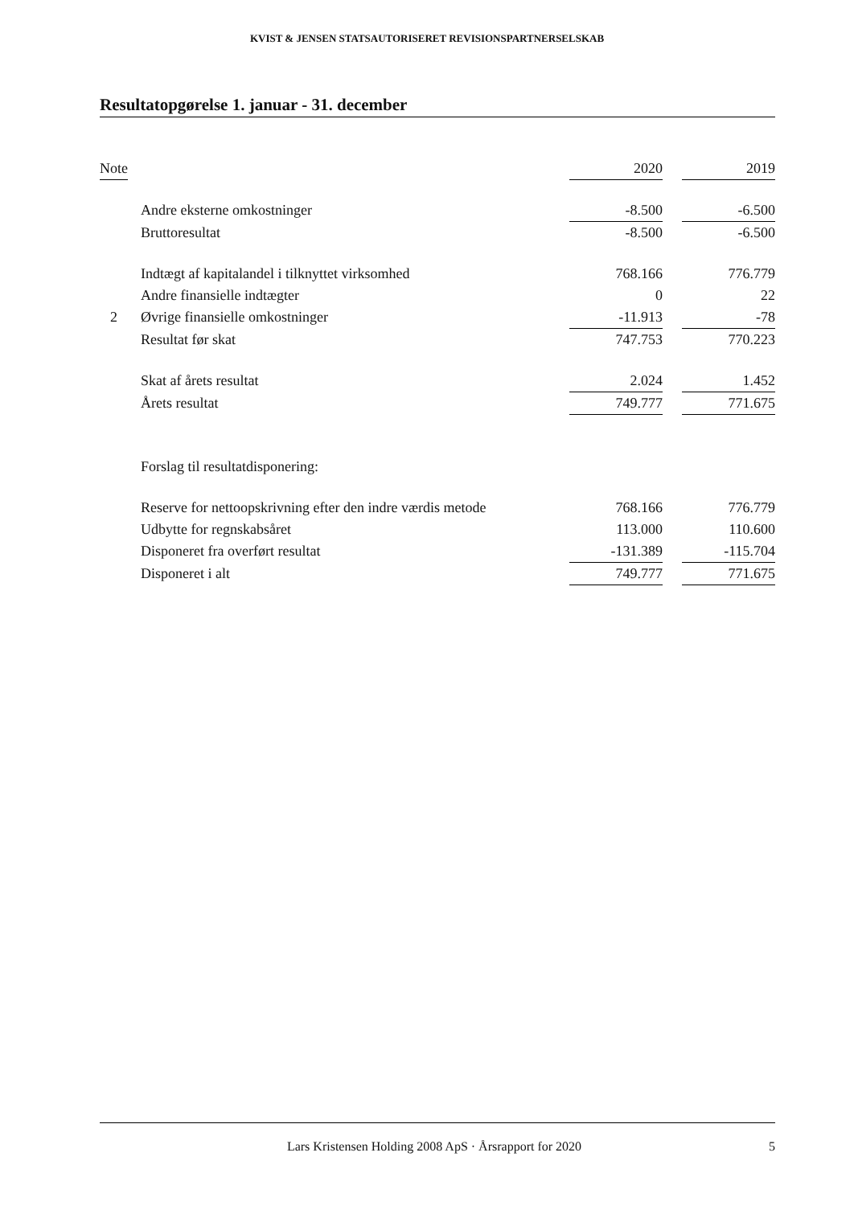KVIST & JENSEN STATSAUTORISERET REVISIONSPARTNERSELSKAB
Resultatopgørelse 1. januar - 31. december
| Note | | 2020 | | 2019 |
| --- | --- | --- | --- | --- |
| | Andre eksterne omkostninger | -8.500 | | -6.500 |
| | Bruttoresultat | -8.500 | | -6.500 |
| | Indtægt af kapitalandel i tilknyttet virksomhed | 768.166 | | 776.779 |
| | Andre finansielle indtægter | 0 | | 22 |
| 2 | Øvrige finansielle omkostninger | -11.913 | | -78 |
| | Resultat før skat | 747.753 | | 770.223 |
| | Skat af årets resultat | 2.024 | | 1.452 |
| | Årets resultat | 749.777 | | 771.675 |
| | Forslag til resultatdisponering: | | | |
| | Reserve for nettoopskrivning efter den indre værdis metode | 768.166 | | 776.779 |
| | Udbytte for regnskabsåret | 113.000 | | 110.600 |
| | Disponeret fra overført resultat | -131.389 | | -115.704 |
| | Disponeret i alt | 749.777 | | 771.675 |
Lars Kristensen Holding 2008 ApS · Årsrapport for 2020 5